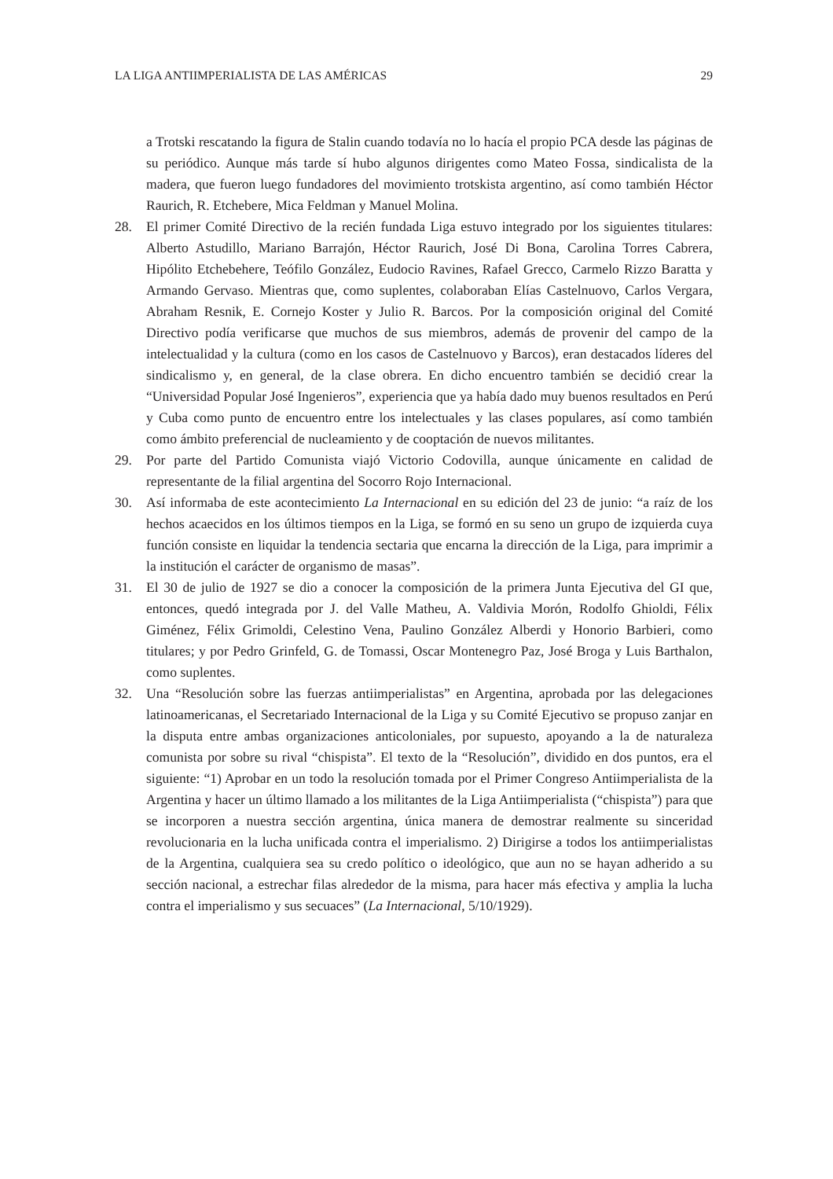LA LIGA ANTIIMPERIALISTA DE LAS AMÉRICAS 29
a Trotski rescatando la figura de Stalin cuando todavía no lo hacía el propio PCA desde las páginas de su periódico. Aunque más tarde sí hubo algunos dirigentes como Mateo Fossa, sindicalista de la madera, que fueron luego fundadores del movimiento trotskista argentino, así como también Héctor Raurich, R. Etchebere, Mica Feldman y Manuel Molina.
28. El primer Comité Directivo de la recién fundada Liga estuvo integrado por los siguientes titulares: Alberto Astudillo, Mariano Barrajón, Héctor Raurich, José Di Bona, Carolina Torres Cabrera, Hipólito Etchebehere, Teófilo González, Eudocio Ravines, Rafael Grecco, Carmelo Rizzo Baratta y Armando Gervaso. Mientras que, como suplentes, colaboraban Elías Castelnuovo, Carlos Vergara, Abraham Resnik, E. Cornejo Koster y Julio R. Barcos. Por la composición original del Comité Directivo podía verificarse que muchos de sus miembros, además de provenir del campo de la intelectualidad y la cultura (como en los casos de Castelnuovo y Barcos), eran destacados líderes del sindicalismo y, en general, de la clase obrera. En dicho encuentro también se decidió crear la “Universidad Popular José Ingenieros”, experiencia que ya había dado muy buenos resultados en Perú y Cuba como punto de encuentro entre los intelectuales y las clases populares, así como también como ámbito preferencial de nucleamiento y de cooptación de nuevos militantes.
29. Por parte del Partido Comunista viajó Victorio Codovilla, aunque únicamente en calidad de representante de la filial argentina del Socorro Rojo Internacional.
30. Así informaba de este acontecimiento La Internacional en su edición del 23 de junio: “a raíz de los hechos acaecidos en los últimos tiempos en la Liga, se formó en su seno un grupo de izquierda cuya función consiste en liquidar la tendencia sectaria que encarna la dirección de la Liga, para imprimir a la institución el carácter de organismo de masas”.
31. El 30 de julio de 1927 se dio a conocer la composición de la primera Junta Ejecutiva del GI que, entonces, quedó integrada por J. del Valle Matheu, A. Valdivia Morón, Rodolfo Ghioldi, Félix Giménez, Félix Grimoldi, Celestino Vena, Paulino González Alberdi y Honorio Barbieri, como titulares; y por Pedro Grinfeld, G. de Tomassi, Oscar Montenegro Paz, José Broga y Luis Barthalon, como suplentes.
32. Una “Resolución sobre las fuerzas antiimperialistas” en Argentina, aprobada por las delegaciones latinoamericanas, el Secretariado Internacional de la Liga y su Comité Ejecutivo se propuso zanjar en la disputa entre ambas organizaciones anticoloniales, por supuesto, apoyando a la de naturaleza comunista por sobre su rival “chispista”. El texto de la “Resolución”, dividido en dos puntos, era el siguiente: “1) Aprobar en un todo la resolución tomada por el Primer Congreso Antiimperialista de la Argentina y hacer un último llamado a los militantes de la Liga Antiimperialista (“chispista”) para que se incorporen a nuestra sección argentina, única manera de demostrar realmente su sinceridad revolucionaria en la lucha unificada contra el imperialismo. 2) Dirigirse a todos los antiimperialistas de la Argentina, cualquiera sea su credo político o ideológico, que aun no se hayan adherido a su sección nacional, a estrechar filas alrededor de la misma, para hacer más efectiva y amplia la lucha contra el imperialismo y sus secuaces” (La Internacional, 5/10/1929).